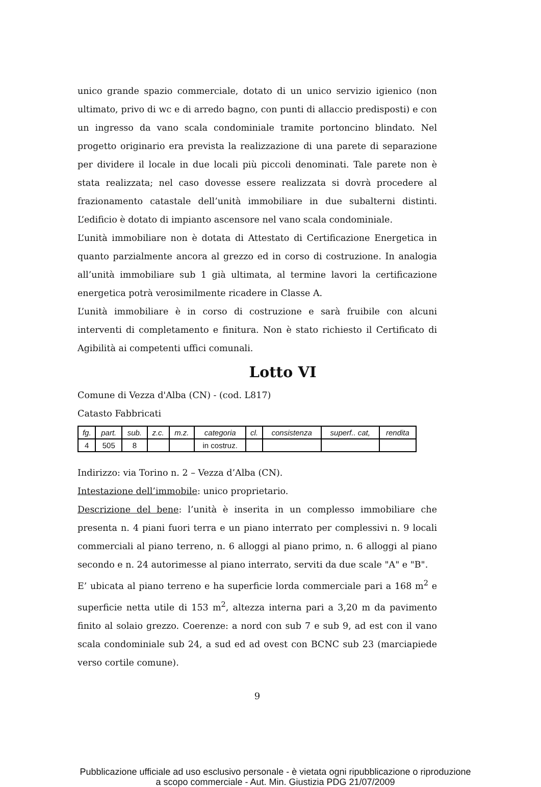unico grande spazio commerciale, dotato di un unico servizio igienico (non ultimato, privo di wc e di arredo bagno, con punti di allaccio predisposti) e con un ingresso da vano scala condominiale tramite portoncino blindato. Nel progetto originario era prevista la realizzazione di una parete di separazione per dividere il locale in due locali più piccoli denominati. Tale parete non è stata realizzata; nel caso dovesse essere realizzata si dovrà procedere al frazionamento catastale dell’unità immobiliare in due subalterni distinti. L’edificio è dotato di impianto ascensore nel vano scala condominiale.
L’unità immobiliare non è dotata di Attestato di Certificazione Energetica in quanto parzialmente ancora al grezzo ed in corso di costruzione. In analogia all’unità immobiliare sub 1 già ultimata, al termine lavori la certificazione energetica potrà verosimilmente ricadere in Classe A.
L’unità immobiliare è in corso di costruzione e sarà fruibile con alcuni interventi di completamento e finitura. Non è stato richiesto il Certificato di Agibilità ai competenti uffici comunali.
Lotto VI
Comune di Vezza d'Alba (CN) - (cod. L817)
Catasto Fabbricati
| fg. | part. | sub. | z.c. | m.z. | categoria | cl. | consistenza | superf.. cat, | rendita |
| --- | --- | --- | --- | --- | --- | --- | --- | --- | --- |
| 4 | 505 | 8 | | | in costruz. | | | | |
Indirizzo: via Torino n. 2 – Vezza d’Alba (CN).
Intestazione dell’immobile: unico proprietario.
Descrizione del bene: l’unità è inserita in un complesso immobiliare che presenta n. 4 piani fuori terra e un piano interrato per complessivi n. 9 locali commerciali al piano terreno, n. 6 alloggi al piano primo, n. 6 alloggi al piano secondo e n. 24 autorimesse al piano interrato, serviti da due scale "A" e "B".
E’ ubicata al piano terreno e ha superficie lorda commerciale pari a 168 m<sup>2</sup> e superficie netta utile di 153 m<sup>2</sup>, altezza interna pari a 3,20 m da pavimento finito al solaio grezzo. Coerenze: a nord con sub 7 e sub 9, ad est con il vano scala condominiale sub 24, a sud ed ad ovest con BCNC sub 23 (marciapiede verso cortile comune).
9
Pubblicazione ufficiale ad uso esclusivo personale - è vietata ogni ripubblicazione o riproduzione a scopo commerciale - Aut. Min. Giustizia PDG 21/07/2009